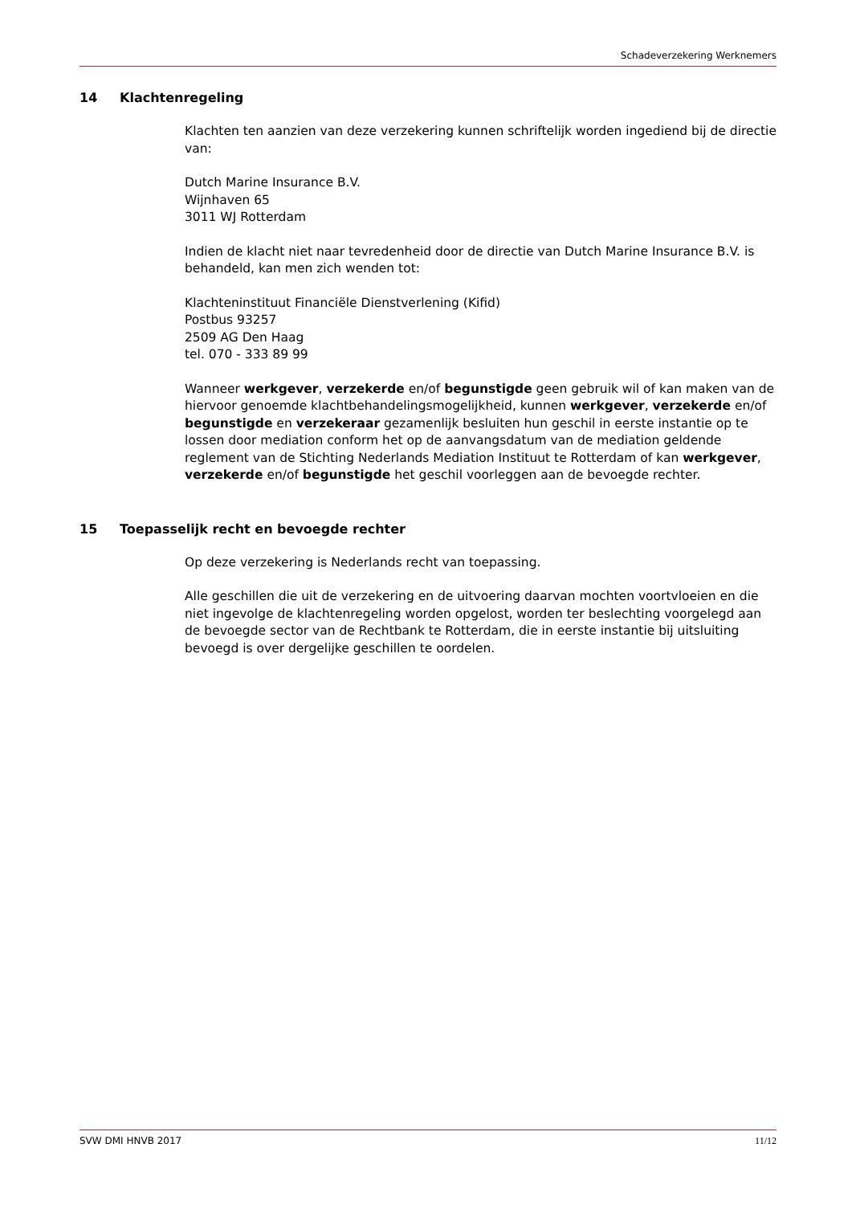Schadeverzekering Werknemers
14 Klachtenregeling
Klachten ten aanzien van deze verzekering kunnen schriftelijk worden ingediend bij de directie van:
Dutch Marine Insurance B.V.
Wijnhaven 65
3011 WJ Rotterdam
Indien de klacht niet naar tevredenheid door de directie van Dutch Marine Insurance B.V. is behandeld, kan men zich wenden tot:
Klachteninstituut Financiële Dienstverlening (Kifid)
Postbus 93257
2509 AG Den Haag
tel. 070 - 333 89 99
Wanneer werkgever, verzekerde en/of begunstigde geen gebruik wil of kan maken van de hiervoor genoemde klachtbehandelingsmogelijkheid, kunnen werkgever, verzekerde en/of begunstigde en verzekeraar gezamenlijk besluiten hun geschil in eerste instantie op te lossen door mediation conform het op de aanvangsdatum van de mediation geldende reglement van de Stichting Nederlands Mediation Instituut te Rotterdam of kan werkgever, verzekerde en/of begunstigde het geschil voorleggen aan de bevoegde rechter.
15 Toepasselijk recht en bevoegde rechter
Op deze verzekering is Nederlands recht van toepassing.
Alle geschillen die uit de verzekering en de uitvoering daarvan mochten voortvloeien en die niet ingevolge de klachtenregeling worden opgelost, worden ter beslechting voorgelegd aan de bevoegde sector van de Rechtbank te Rotterdam, die in eerste instantie bij uitsluiting bevoegd is over dergelijke geschillen te oordelen.
SVW DMI HNVB 2017 11/12